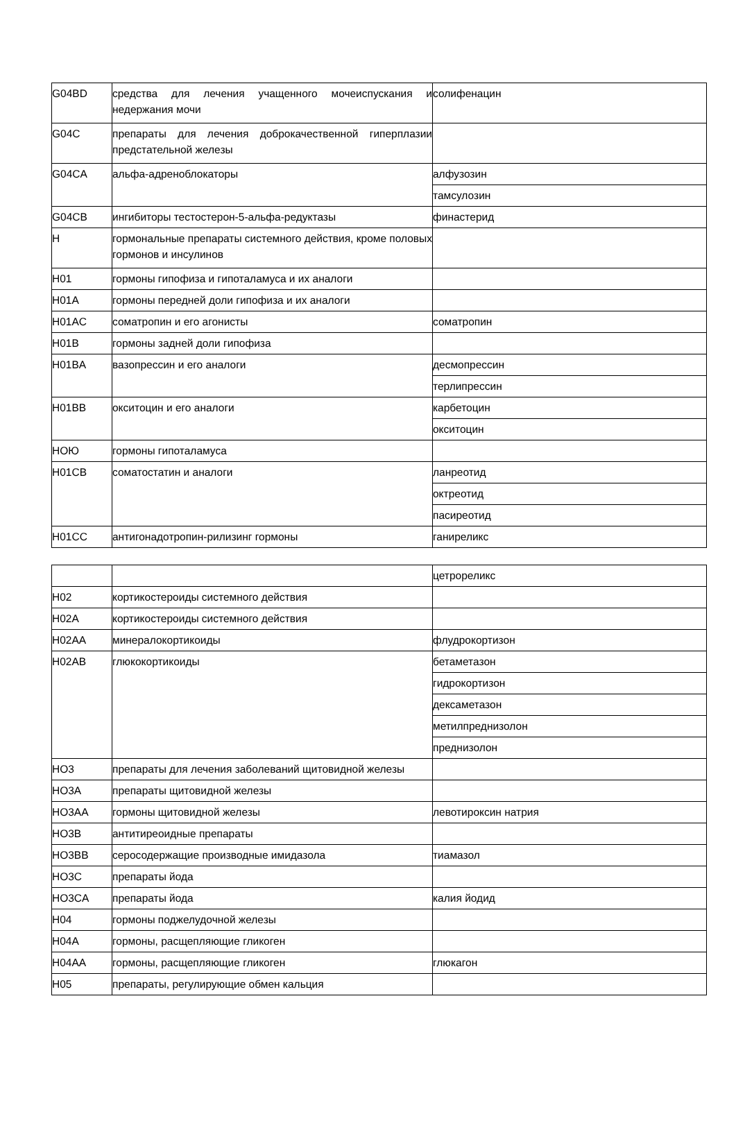| G04BD | средства для лечения учащенного мочеиспускания и недержания мочи | солифенацин |
| G04C | препараты для лечения доброкачественной гиперплазии предстательной железы | |
| G04CA | альфа-адреноблокаторы | алфузозин |
| | | тамсулозин |
| G04CB | ингибиторы тестостерон-5-альфа-редуктазы | финастерид |
| H | гормональные препараты системного действия, кроме половых гормонов и инсулинов | |
| H01 | гормоны гипофиза и гипоталамуса и их аналоги | |
| H01A | гормоны передней доли гипофиза и их аналоги | |
| H01AC | соматропин и его агонисты | соматропин |
| H01B | гормоны задней доли гипофиза | |
| H01BA | вазопрессин и его аналоги | десмопрессин |
| | | терлипрессин |
| H01BB | окситоцин и его аналоги | карбетоцин |
| | | окситоцин |
| HОЮ | гормоны гипоталамуса | |
| H01CB | соматостатин и аналоги | ланреотид |
| | | октреотид |
| | | пасиреотид |
| H01CC | антигонадотропин-рилизинг гормоны | ганиреликс |
| | | цетрореликс |
| H02 | кортикостероиды системного действия | |
| H02A | кортикостероиды системного действия | |
| H02AA | минералокортикоиды | флудрокортизон |
| H02AB | глюкокортикоиды | бетаметазон |
| | | гидрокортизон |
| | | дексаметазон |
| | | метилпреднизолон |
| | | преднизолон |
| HО3 | препараты для лечения заболеваний щитовидной железы | |
| HО3A | препараты щитовидной железы | |
| HО3AA | гормоны щитовидной железы | левотироксин натрия |
| HО3B | антитиреоидные препараты | |
| HО3BB | серосодержащие производные имидазола | тиамазол |
| HО3C | препараты йода | |
| HО3CA | препараты йода | калия йодид |
| H04 | гормоны поджелудочной железы | |
| H04A | гормоны, расщепляющие гликоген | |
| H04AA | гормоны, расщепляющие гликоген | глюкагон |
| H05 | препараты, регулирующие обмен кальция | |